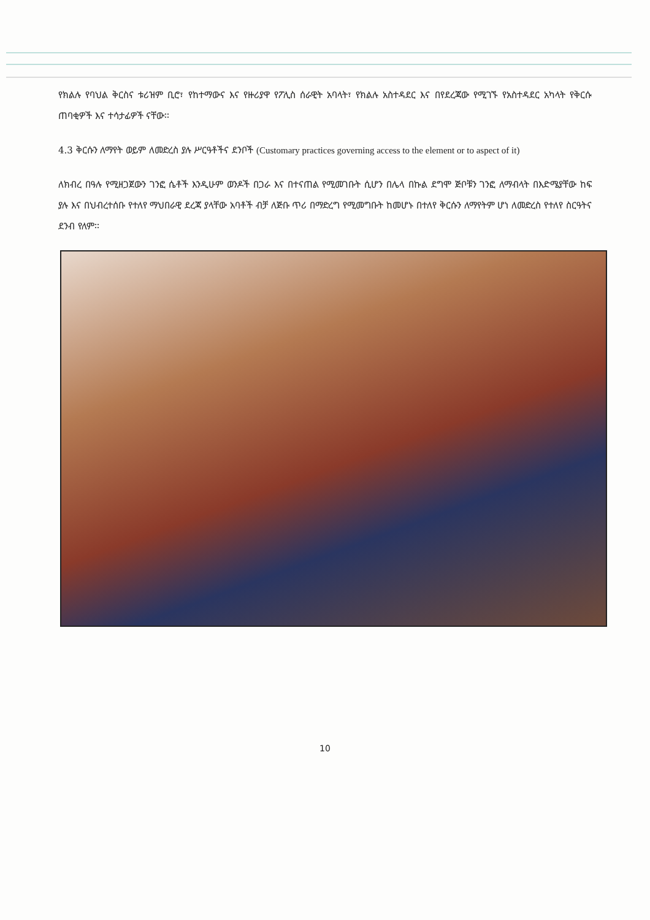የክልሉ የባህል ቅርስና ቱሪዝም ቢሮ፣ የከተማውና እና የዙሪያዋ የፖሊስ ሰራዊት አባላት፣ የክልሉ አስተዳደር እና በየደረጃው የሚገኙ የአስተዳደር አካላት የቅርሱ ጠባቂዎች እና ተሳታፊዎች ናቸው፡፡
4.3 ቅርሱን ለማየት ወይም ለመድረስ ያሉ ሥርዓቶችና ደንቦች (Customary practices governing access to the element or to aspect of it)
ለክብረ በዓሉ የሚዘጋጀውን ገንፎ ሴቶች እንዲሁም ወንዶች በጋራ እና በተናጠል የሚመገቡት ሲሆን በሌላ በኩል ደግሞ ጅቦቹን ገንፎ ለማብላት በእድሜያቸው ከፍ ያሉ እና በህብረተሰቡ የተለየ ማህበራዊ ደረጃ ያላቸው አባቶች ብቻ ለጅቡ ጥሪ በማድረግ የሚመግቡት ከመሆኑ በተለየ ቅርሱን ለማየትም ሆነ ለመድረስ የተለየ ስርዓትና ደንብ የለም፡፡
10